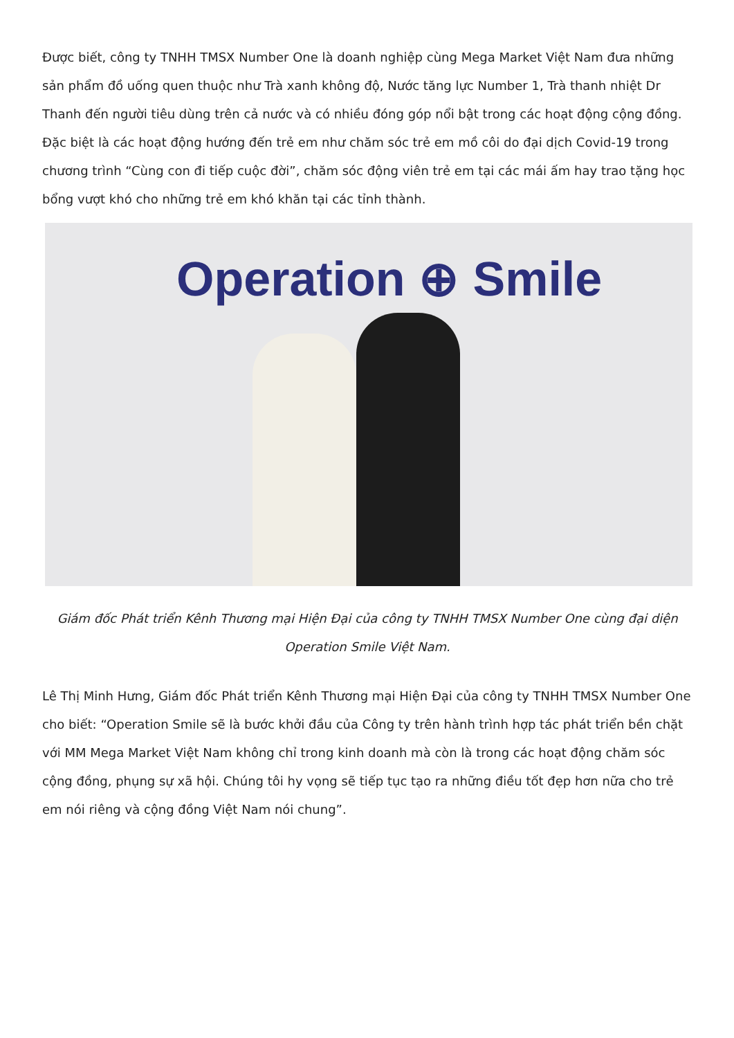Được biết, công ty TNHH TMSX Number One là doanh nghiệp cùng Mega Market Việt Nam đưa những sản phẩm đồ uống quen thuộc như Trà xanh không độ, Nước tăng lực Number 1, Trà thanh nhiệt Dr Thanh đến người tiêu dùng trên cả nước và có nhiều đóng góp nổi bật trong các hoạt động cộng đồng. Đặc biệt là các hoạt động hướng đến trẻ em như chăm sóc trẻ em mồ côi do đại dịch Covid-19 trong chương trình “Cùng con đi tiếp cuộc đời”, chăm sóc động viên trẻ em tại các mái ấm hay trao tặng học bổng vượt khó cho những trẻ em khó khăn tại các tỉnh thành.
Operation ⊕ Smile
Giám đốc Phát triển Kênh Thương mại Hiện Đại của công ty TNHH TMSX Number One cùng đại diện Operation Smile Việt Nam.
Lê Thị Minh Hưng, Giám đốc Phát triển Kênh Thương mại Hiện Đại của công ty TNHH TMSX Number One cho biết: “Operation Smile sẽ là bước khởi đầu của Công ty trên hành trình hợp tác phát triển bền chặt với MM Mega Market Việt Nam không chỉ trong kinh doanh mà còn là trong các hoạt động chăm sóc cộng đồng, phụng sự xã hội. Chúng tôi hy vọng sẽ tiếp tục tạo ra những điều tốt đẹp hơn nữa cho trẻ em nói riêng và cộng đồng Việt Nam nói chung”.